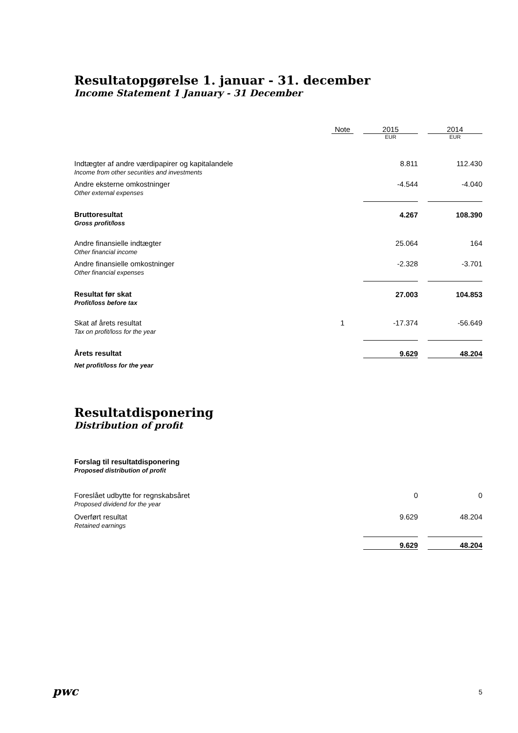Resultatopgørelse 1. januar - 31. december
Income Statement 1 January - 31 December
| | Note | | 2015 | | 2014 |
| --- | --- | --- | --- | --- | --- |
| | | | EUR | | EUR |
| Indtægter af andre værdipapirer og kapitalandele Income from other securities and investments | | | 8.811 | | 112.430 |
| Andre eksterne omkostninger Other external expenses | | | -4.544 | | -4.040 |
| Bruttoresultat Gross profit/loss | | | 4.267 | | 108.390 |
| Andre finansielle indtægter Other financial income | | | 25.064 | | 164 |
| Andre finansielle omkostninger Other financial expenses | | | -2.328 | | -3.701 |
| Resultat før skat Profit/loss before tax | | | 27.003 | | 104.853 |
| Skat af årets resultat Tax on profit/loss for the year | 1 | | -17.374 | | -56.649 |
| Årets resultat | | | 9.629 | | 48.204 |
| Net profit/loss for the year | | | | | |
Resultatdisponering
Distribution of profit
| Forslag til resultatdisponering Proposed distribution of profit | | | | | |
| Foreslået udbytte for regnskabsåret Proposed dividend for the year | | | 0 | | 0 |
| Overført resultat Retained earnings | | | 9.629 | | 48.204 |
| | | | 9.629 | | 48.204 |
pwc 5